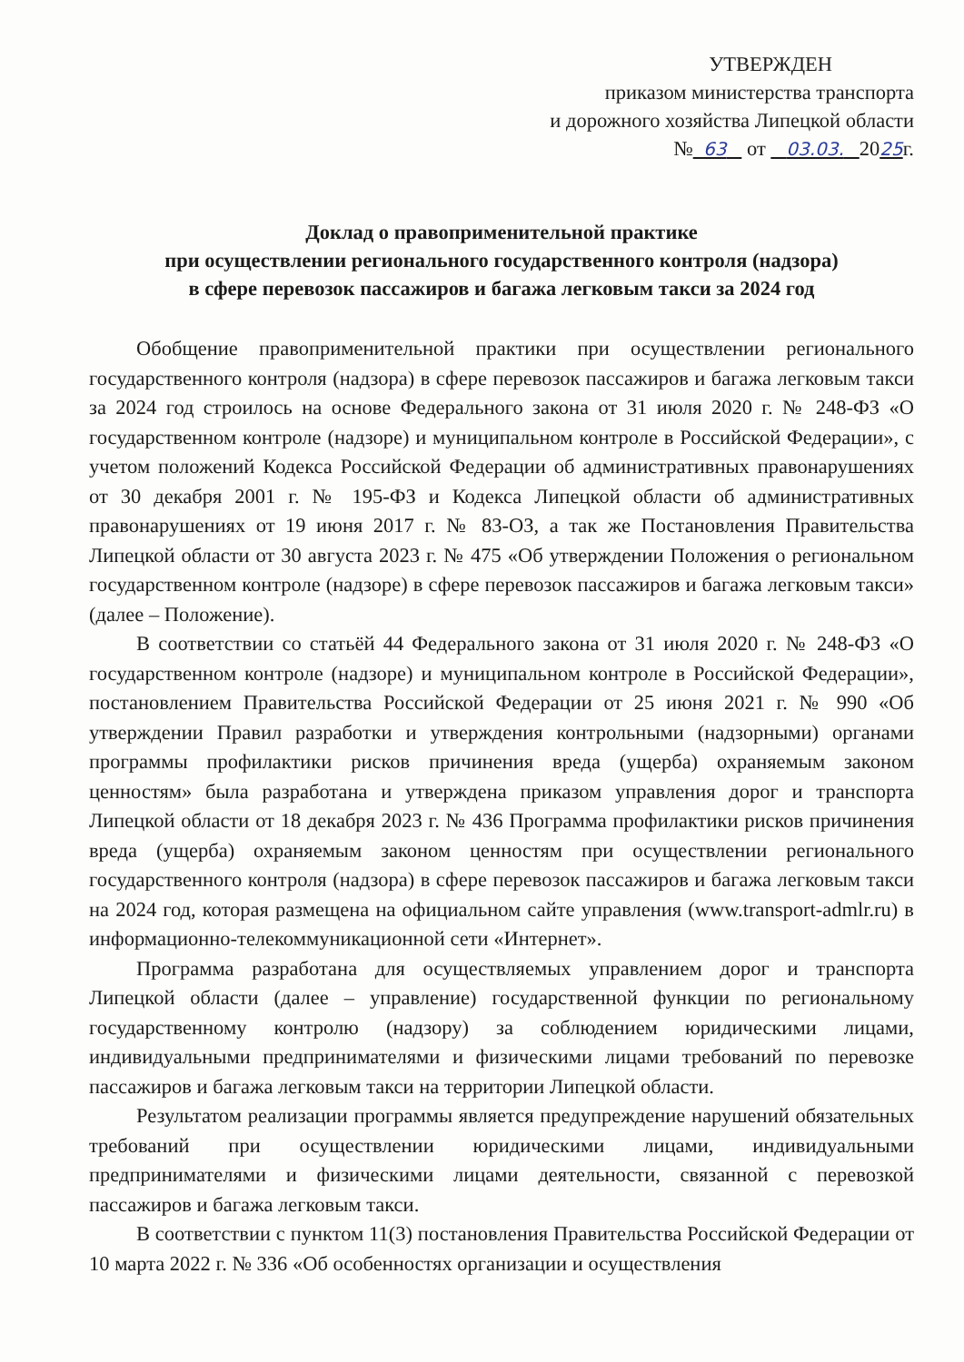УТВЕРЖДЕН
приказом министерства транспорта
и дорожного хозяйства Липецкой области
№ 63 от 03.03. 2025г.
Доклад о правоприменительной практике
при осуществлении регионального государственного контроля (надзора)
в сфере перевозок пассажиров и багажа легковым такси за 2024 год
Обобщение правоприменительной практики при осуществлении регионального государственного контроля (надзора) в сфере перевозок пассажиров и багажа легковым такси за 2024 год строилось на основе Федерального закона от 31 июля 2020 г. № 248-ФЗ «О государственном контроле (надзоре) и муниципальном контроле в Российской Федерации», с учетом положений Кодекса Российской Федерации об административных правонарушениях от 30 декабря 2001 г. № 195-ФЗ и Кодекса Липецкой области об административных правонарушениях от 19 июня 2017 г. № 83-ОЗ, а так же Постановления Правительства Липецкой области от 30 августа 2023 г. № 475 «Об утверждении Положения о региональном государственном контроле (надзоре) в сфере перевозок пассажиров и багажа легковым такси» (далее – Положение).
В соответствии со статьёй 44 Федерального закона от 31 июля 2020 г. № 248-ФЗ «О государственном контроле (надзоре) и муниципальном контроле в Российской Федерации», постановлением Правительства Российской Федерации от 25 июня 2021 г. № 990 «Об утверждении Правил разработки и утверждения контрольными (надзорными) органами программы профилактики рисков причинения вреда (ущерба) охраняемым законом ценностям» была разработана и утверждена приказом управления дорог и транспорта Липецкой области от 18 декабря 2023 г. № 436 Программа профилактики рисков причинения вреда (ущерба) охраняемым законом ценностям при осуществлении регионального государственного контроля (надзора) в сфере перевозок пассажиров и багажа легковым такси на 2024 год, которая размещена на официальном сайте управления (www.transport-admlr.ru) в информационно-телекоммуникационной сети «Интернет».
Программа разработана для осуществляемых управлением дорог и транспорта Липецкой области (далее – управление) государственной функции по региональному государственному контролю (надзору) за соблюдением юридическими лицами, индивидуальными предпринимателями и физическими лицами требований по перевозке пассажиров и багажа легковым такси на территории Липецкой области.
Результатом реализации программы является предупреждение нарушений обязательных требований при осуществлении юридическими лицами, индивидуальными предпринимателями и физическими лицами деятельности, связанной с перевозкой пассажиров и багажа легковым такси.
В соответствии с пунктом 11(3) постановления Правительства Российской Федерации от 10 марта 2022 г. № 336 «Об особенностях организации и осуществления